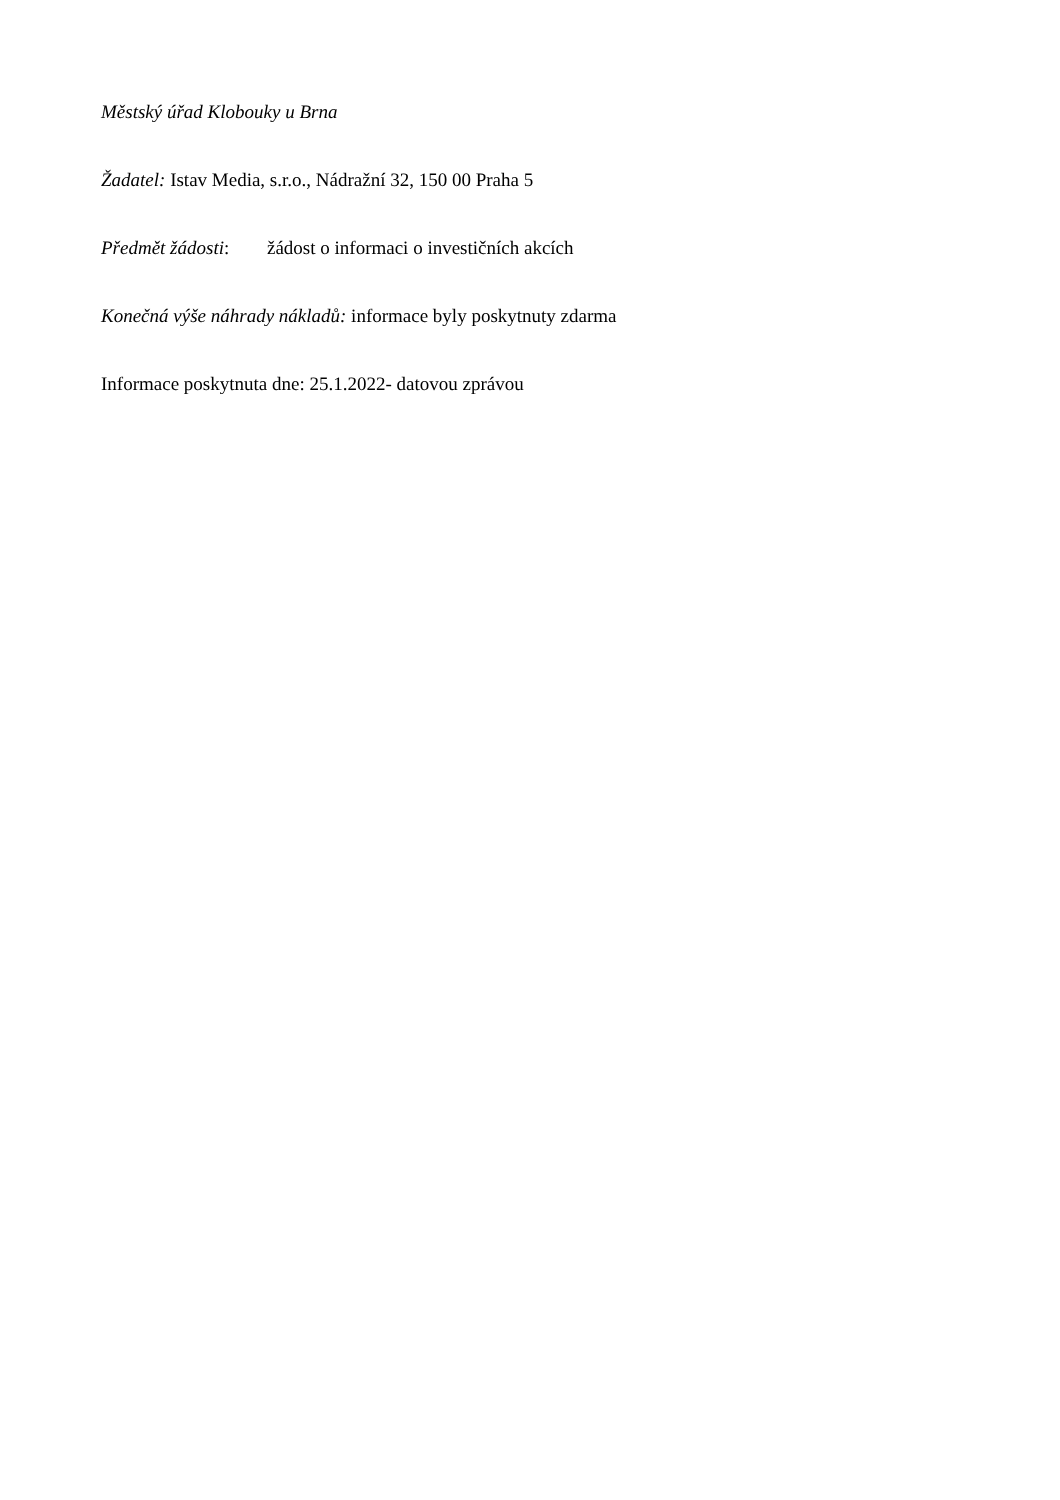Městský úřad Klobouky u Brna
Žadatel: Istav Media, s.r.o., Nádražní 32, 150 00 Praha 5
Předmět žádosti: žádost o informaci o investičních akcích
Konečná výše náhrady nákladů: informace byly poskytnuty zdarma
Informace poskytnuta dne: 25.1.2022- datovou zprávou